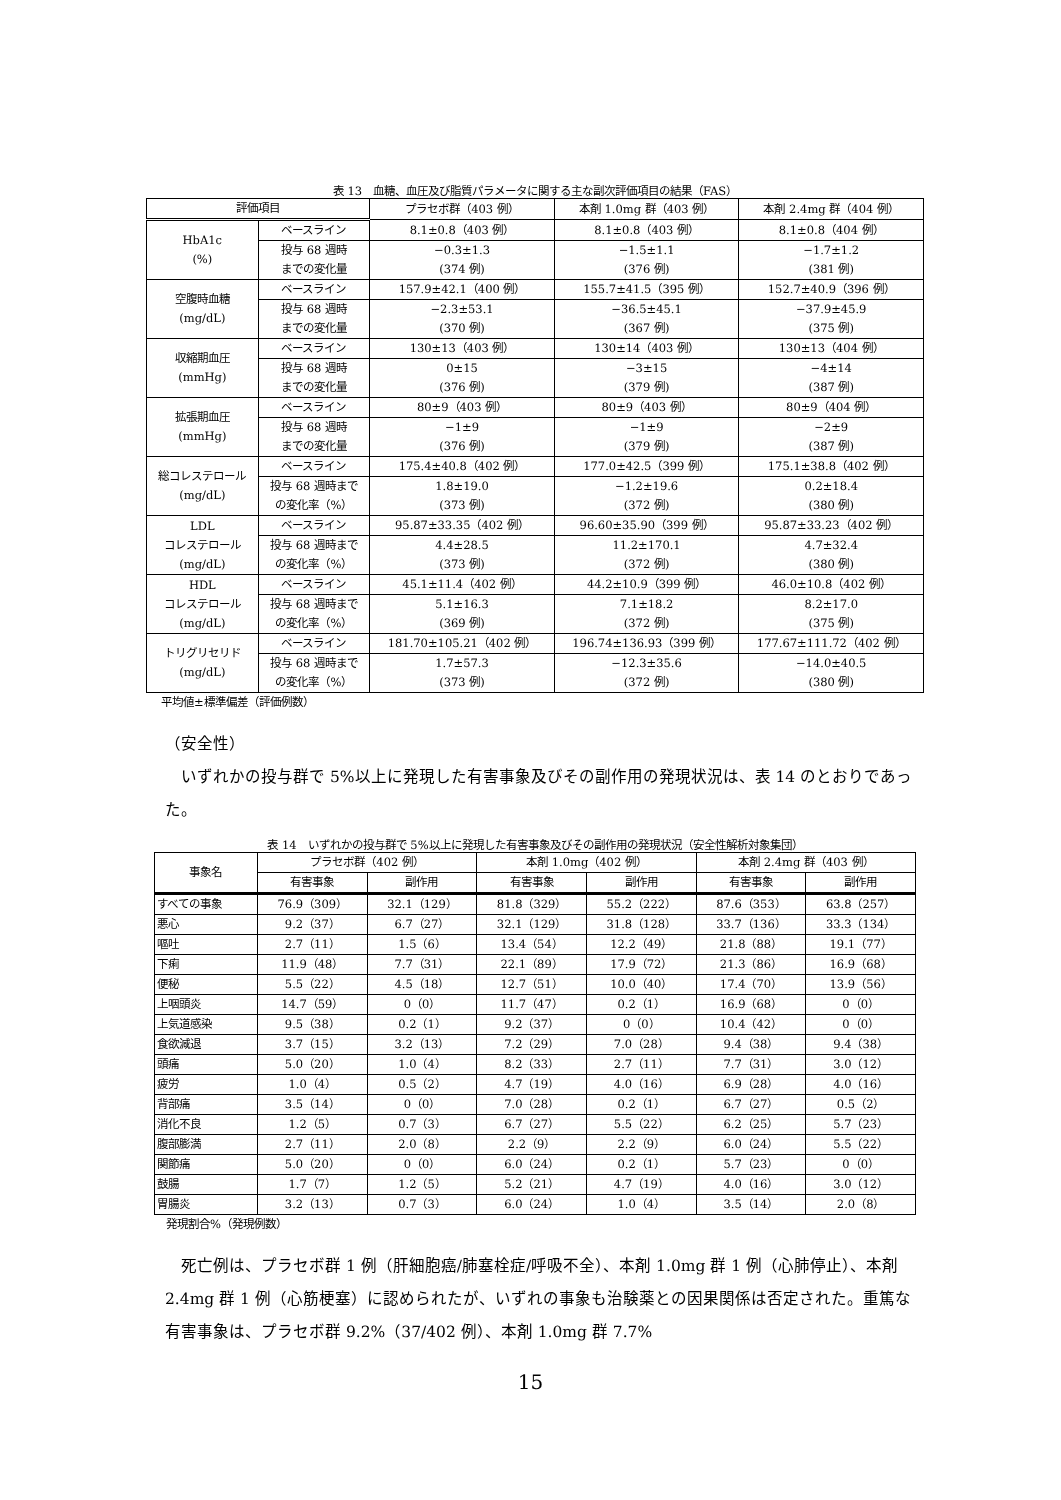表 13　血糖、血圧及び脂質パラメータに関する主な副次評価項目の結果（FAS）
| 評価項目 | | プラセボ群（403 例） | 本剤 1.0mg 群（403 例） | 本剤 2.4mg 群（404 例） |
| --- | --- | --- | --- | --- |
| HbA1c (%) | ベースライン | 8.1±0.8（403 例） | 8.1±0.8（403 例） | 8.1±0.8（404 例） |
| | 投与 68 週時 までの変化量 | −0.3±1.3 (374 例) | −1.5±1.1 (376 例) | −1.7±1.2 (381 例) |
| 空腹時血糖 (mg/dL) | ベースライン | 157.9±42.1（400 例） | 155.7±41.5（395 例） | 152.7±40.9（396 例） |
| | 投与 68 週時 までの変化量 | −2.3±53.1 (370 例) | −36.5±45.1 (367 例) | −37.9±45.9 (375 例) |
| 収縮期血圧 (mmHg) | ベースライン | 130±13（403 例） | 130±14（403 例） | 130±13（404 例） |
| | 投与 68 週時 までの変化量 | 0±15 (376 例) | −3±15 (379 例) | −4±14 (387 例) |
| 拡張期血圧 (mmHg) | ベースライン | 80±9（403 例） | 80±9（403 例） | 80±9（404 例） |
| | 投与 68 週時 までの変化量 | −1±9 (376 例) | −1±9 (379 例) | −2±9 (387 例) |
| 総コレステロール (mg/dL) | ベースライン | 175.4±40.8（402 例） | 177.0±42.5（399 例） | 175.1±38.8（402 例） |
| | 投与 68 週時まで の変化率（%） | 1.8±19.0 (373 例) | −1.2±19.6 (372 例) | 0.2±18.4 (380 例) |
| LDL コレステロール (mg/dL) | ベースライン | 95.87±33.35（402 例） | 96.60±35.90（399 例） | 95.87±33.23（402 例） |
| | 投与 68 週時まで の変化率（%） | 4.4±28.5 (373 例) | 11.2±170.1 (372 例) | 4.7±32.4 (380 例) |
| HDL コレステロール (mg/dL) | ベースライン | 45.1±11.4（402 例） | 44.2±10.9（399 例） | 46.0±10.8（402 例） |
| | 投与 68 週時まで の変化率（%） | 5.1±16.3 (369 例) | 7.1±18.2 (372 例) | 8.2±17.0 (375 例) |
| トリグリセリド (mg/dL) | ベースライン | 181.70±105.21（402 例） | 196.74±136.93（399 例） | 177.67±111.72（402 例） |
| | 投与 68 週時まで の変化率（%） | 1.7±57.3 (373 例) | −12.3±35.6 (372 例) | −14.0±40.5 (380 例) |
平均値±標準偏差（評価例数）
（安全性）
　いずれかの投与群で 5%以上に発現した有害事象及びその副作用の発現状況は、表 14 のとおりであった。
表 14　いずれかの投与群で 5%以上に発現した有害事象及びその副作用の発現状況（安全性解析対象集団）
| 事象名 | プラセボ群（402 例） | | 本剤 1.0mg（402 例） | | 本剤 2.4mg 群（403 例） | |
| --- | --- | --- | --- | --- | --- | --- |
| | 有害事象 | 副作用 | 有害事象 | 副作用 | 有害事象 | 副作用 |
| すべての事象 | 76.9（309） | 32.1（129） | 81.8（329） | 55.2（222） | 87.6（353） | 63.8（257） |
| 悪心 | 9.2（37） | 6.7（27） | 32.1（129） | 31.8（128） | 33.7（136） | 33.3（134） |
| 嘔吐 | 2.7（11） | 1.5（6） | 13.4（54） | 12.2（49） | 21.8（88） | 19.1（77） |
| 下痢 | 11.9（48） | 7.7（31） | 22.1（89） | 17.9（72） | 21.3（86） | 16.9（68） |
| 便秘 | 5.5（22） | 4.5（18） | 12.7（51） | 10.0（40） | 17.4（70） | 13.9（56） |
| 上咽頭炎 | 14.7（59） | 0（0） | 11.7（47） | 0.2（1） | 16.9（68） | 0（0） |
| 上気道感染 | 9.5（38） | 0.2（1） | 9.2（37） | 0（0） | 10.4（42） | 0（0） |
| 食欲減退 | 3.7（15） | 3.2（13） | 7.2（29） | 7.0（28） | 9.4（38） | 9.4（38） |
| 頭痛 | 5.0（20） | 1.0（4） | 8.2（33） | 2.7（11） | 7.7（31） | 3.0（12） |
| 疲労 | 1.0（4） | 0.5（2） | 4.7（19） | 4.0（16） | 6.9（28） | 4.0（16） |
| 背部痛 | 3.5（14） | 0（0） | 7.0（28） | 0.2（1） | 6.7（27） | 0.5（2） |
| 消化不良 | 1.2（5） | 0.7（3） | 6.7（27） | 5.5（22） | 6.2（25） | 5.7（23） |
| 腹部膨満 | 2.7（11） | 2.0（8） | 2.2（9） | 2.2（9） | 6.0（24） | 5.5（22） |
| 関節痛 | 5.0（20） | 0（0） | 6.0（24） | 0.2（1） | 5.7（23） | 0（0） |
| 鼓腸 | 1.7（7） | 1.2（5） | 5.2（21） | 4.7（19） | 4.0（16） | 3.0（12） |
| 胃腸炎 | 3.2（13） | 0.7（3） | 6.0（24） | 1.0（4） | 3.5（14） | 2.0（8） |
発現割合%（発現例数）
　死亡例は、プラセボ群 1 例（肝細胞癌/肺塞栓症/呼吸不全）、本剤 1.0mg 群 1 例（心肺停止）、本剤 2.4mg 群 1 例（心筋梗塞）に認められたが、いずれの事象も治験薬との因果関係は否定された。重篤な有害事象は、プラセボ群 9.2%（37/402 例）、本剤 1.0mg 群 7.7%
15